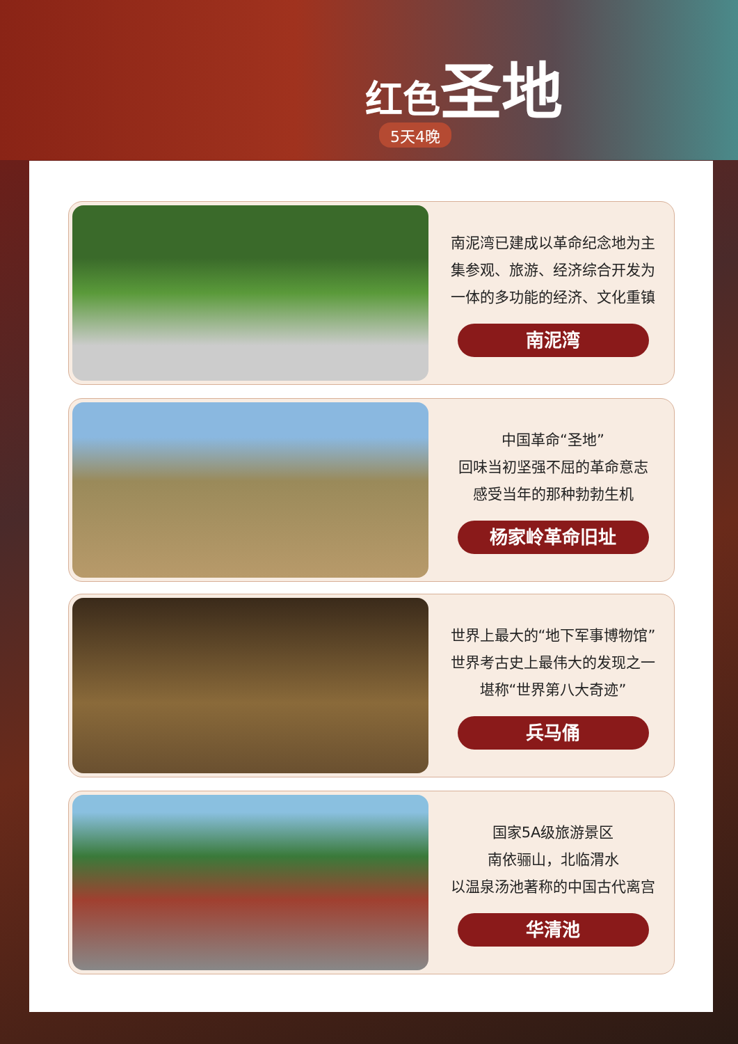红色 圣地
5天4晚
南泥湾已建成以革命纪念地为主
集参观、旅游、经济综合开发为
一体的多功能的经济、文化重镇
南泥湾
中国革命“圣地”
回味当初坚强不屈的革命意志
感受当年的那种勃勃生机
杨家岭革命旧址
世界上最大的“地下军事博物馆”
世界考古史上最伟大的发现之一
堪称“世界第八大奇迹”
兵马俑
国家5A级旅游景区
南依骊山，北临渭水
以温泉汤池著称的中国古代离宫
华清池